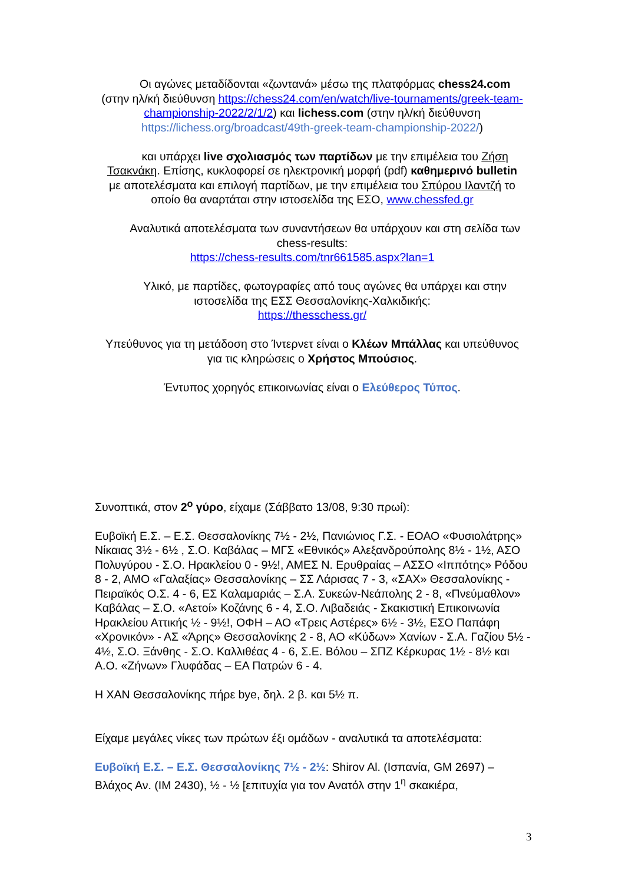Οι αγώνες μεταδίδονται «ζωντανά» μέσω της πλατφόρμας chess24.com (στην ηλ/κή διεύθυνση https://chess24.com/en/watch/live-tournaments/greek-team-championship-2022/2/1/2) και lichess.com (στην ηλ/κή διεύθυνση https://lichess.org/broadcast/49th-greek-team-championship-2022/)
και υπάρχει live σχολιασμός των παρτίδων με την επιμέλεια του Ζήση Τσακνάκη. Επίσης, κυκλοφορεί σε ηλεκτρονική μορφή (pdf) καθημερινό bulletin με αποτελέσματα και επιλογή παρτίδων, με την επιμέλεια του Σπύρου Ιλαντζή το οποίο θα αναρτάται στην ιστοσελίδα της ΕΣΟ, www.chessfed.gr
Αναλυτικά αποτελέσματα των συναντήσεων θα υπάρχουν και στη σελίδα των chess-results:
https://chess-results.com/tnr661585.aspx?lan=1
Υλικό, με παρτίδες, φωτογραφίες από τους αγώνες θα υπάρχει και στην ιστοσελίδα της ΕΣΣ Θεσσαλονίκης-Χαλκιδικής:
https://thesschess.gr/
Υπεύθυνος για τη μετάδοση στο Ίντερνετ είναι ο Κλέων Μπάλλας και υπεύθυνος για τις κληρώσεις ο Χρήστος Μπούσιος.
Έντυπος χορηγός επικοινωνίας είναι ο Ελεύθερος Τύπος.
Συνοπτικά, στον 2<sup>ο</sup> γύρο, είχαμε (Σάββατο 13/08, 9:30 πρωί):
Ευβοϊκή Ε.Σ. – Ε.Σ. Θεσσαλονίκης 7½ - 2½, Πανιώνιος Γ.Σ. - ΕΟΑΟ «Φυσιολάτρης» Νίκαιας 3½ - 6½ , Σ.Ο. Καβάλας – ΜΓΣ «Εθνικός» Αλεξανδρούπολης 8½ - 1½, ΑΣΟ Πολυγύρου - Σ.Ο. Ηρακλείου 0 - 9½!, ΑΜΕΣ Ν. Ερυθραίας – ΑΣΣΟ «Ιππότης» Ρόδου 8 - 2, ΑΜΟ «Γαλαξίας» Θεσσαλονίκης – ΣΣ Λάρισας 7 - 3, «ΣΑΧ» Θεσσαλονίκης - Πειραϊκός Ο.Σ. 4 - 6, ΕΣ Καλαμαριάς – Σ.Α. Συκεών-Νεάπολης 2 - 8, «Πνεύμαθλον» Καβάλας – Σ.Ο. «Αετοί» Κοζάνης 6 - 4, Σ.Ο. Λιβαδειάς - Σκακιστική Επικοινωνία Ηρακλείου Αττικής ½ - 9½!, ΟΦΗ – ΑΟ «Τρεις Αστέρες» 6½ - 3½, ΕΣΟ Παπάφη «Χρονικόν» - ΑΣ «Άρης» Θεσσαλονίκης 2 - 8, ΑΟ «Κύδων» Χανίων - Σ.Α. Γαζίου 5½ - 4½, Σ.Ο. Ξάνθης - Σ.Ο. Καλλιθέας 4 - 6, Σ.Ε. Βόλου – ΣΠΖ Κέρκυρας 1½ - 8½ και Α.Ο. «Ζήνων» Γλυφάδας – ΕΑ Πατρών 6 - 4.
Η ΧΑΝ Θεσσαλονίκης πήρε bye, δηλ. 2 β. και 5½ π.
Είχαμε μεγάλες νίκες των πρώτων έξι ομάδων - αναλυτικά τα αποτελέσματα:
Ευβοϊκή Ε.Σ. – Ε.Σ. Θεσσαλονίκης 7½ - 2½: Shirov Al. (Ισπανία, GM 2697) – Βλάχος Αν. (IM 2430), ½ - ½ [επιτυχία για τον Ανατόλ στην 1<sup>η</sup> σκακιέρα,
3